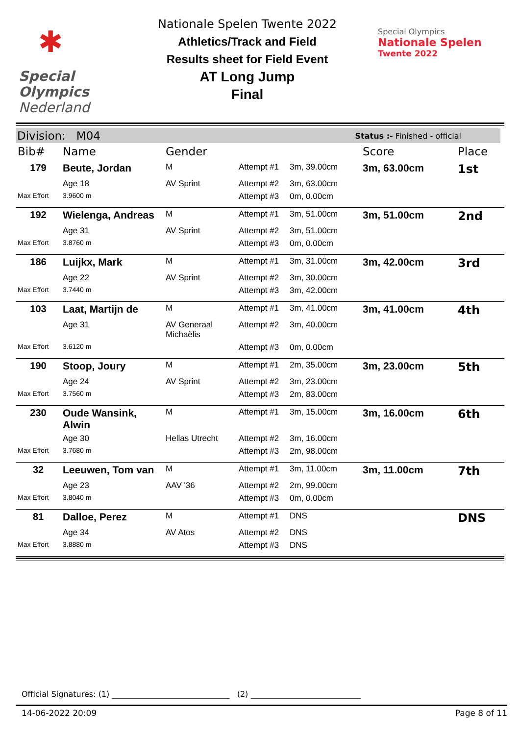✱
Special
Olympics
Nederland
Nationale Spelen Twente 2022
Athletics/Track and Field
Results sheet for Field Event
AT Long Jump
Final
Special Olympics
Nationale Spelen
Twente 2022
Division: M04 Status :- Finished - official
| Bib# | Name | Gender | | | Score | Place |
| --- | --- | --- | --- | --- | --- | --- |
| 179 | Beute, Jordan | M | Attempt #1 | 3m, 39.00cm | 3m, 63.00cm | 1st |
| | Age 18 | AV Sprint | Attempt #2 | 3m, 63.00cm | | |
| Max Effort | 3.9600 m | | Attempt #3 | 0m, 0.00cm | | |
| 192 | Wielenga, Andreas | M | Attempt #1 | 3m, 51.00cm | 3m, 51.00cm | 2nd |
| | Age 31 | AV Sprint | Attempt #2 | 3m, 51.00cm | | |
| Max Effort | 3.8760 m | | Attempt #3 | 0m, 0.00cm | | |
| 186 | Luijkx, Mark | M | Attempt #1 | 3m, 31.00cm | 3m, 42.00cm | 3rd |
| | Age 22 | AV Sprint | Attempt #2 | 3m, 30.00cm | | |
| Max Effort | 3.7440 m | | Attempt #3 | 3m, 42.00cm | | |
| 103 | Laat, Martijn de | M | Attempt #1 | 3m, 41.00cm | 3m, 41.00cm | 4th |
| | Age 31 | AV Generaal Michaëlis | Attempt #2 | 3m, 40.00cm | | |
| Max Effort | 3.6120 m | | Attempt #3 | 0m, 0.00cm | | |
| 190 | Stoop, Joury | M | Attempt #1 | 2m, 35.00cm | 3m, 23.00cm | 5th |
| | Age 24 | AV Sprint | Attempt #2 | 3m, 23.00cm | | |
| Max Effort | 3.7560 m | | Attempt #3 | 2m, 83.00cm | | |
| 230 | Oude Wansink, Alwin | M | Attempt #1 | 3m, 15.00cm | 3m, 16.00cm | 6th |
| | Age 30 | Hellas Utrecht | Attempt #2 | 3m, 16.00cm | | |
| Max Effort | 3.7680 m | | Attempt #3 | 2m, 98.00cm | | |
| 32 | Leeuwen, Tom van | M | Attempt #1 | 3m, 11.00cm | 3m, 11.00cm | 7th |
| | Age 23 | AAV '36 | Attempt #2 | 2m, 99.00cm | | |
| Max Effort | 3.8040 m | | Attempt #3 | 0m, 0.00cm | | |
| 81 | Dalloe, Perez | M | Attempt #1 | DNS | | DNS |
| | Age 34 | AV Atos | Attempt #2 | DNS | | |
| Max Effort | 3.8880 m | | Attempt #3 | DNS | | |
Official Signatures: (1) ______________________________ (2) ____________________________
14-06-2022 20:09 Page 8 of 11